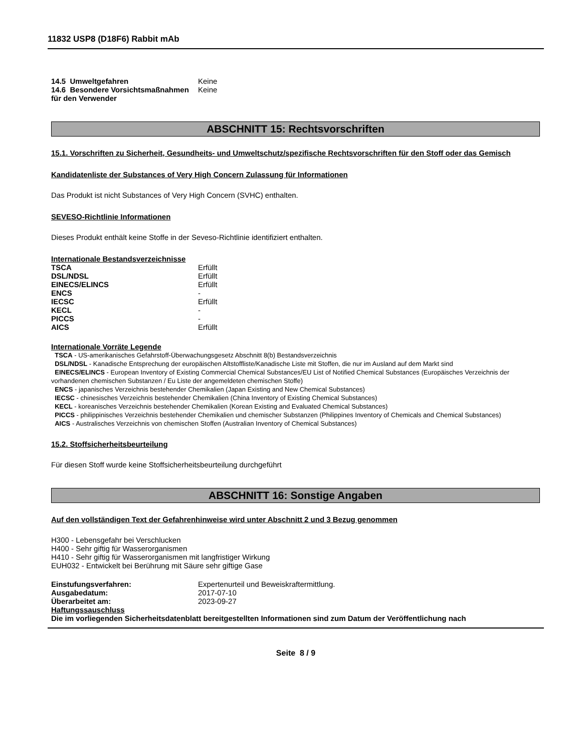11832 USP8 (D18F6) Rabbit mAb
14.5 Umweltgefahren Keine
14.6 Besondere Vorsichtsmaßnahmen für den Verwender
Keine
ABSCHNITT 15: Rechtsvorschriften
15.1. Vorschriften zu Sicherheit, Gesundheits- und Umweltschutz/spezifische Rechtsvorschriften für den Stoff oder das Gemisch
Kandidatenliste der Substances of Very High Concern Zulassung für Informationen
Das Produkt ist nicht Substances of Very High Concern (SVHC) enthalten.
SEVESO-Richtlinie Informationen
Dieses Produkt enthält keine Stoffe in der Seveso-Richtlinie identifiziert enthalten.
Internationale Bestandsverzeichnisse
TSCA Erfüllt
DSL/NDSL Erfüllt
EINECS/ELINCS Erfüllt
ENCS -
IECSC Erfüllt
KECL -
PICCS -
AICS Erfüllt
Internationale Vorräte Legende
TSCA - US-amerikanisches Gefahrstoff-Überwachungsgesetz Abschnitt 8(b) Bestandsverzeichnis
DSL/NDSL - Kanadische Entsprechung der europäischen Altstoffliste/Kanadische Liste mit Stoffen, die nur im Ausland auf dem Markt sind
EINECS/ELINCS - European Inventory of Existing Commercial Chemical Substances/EU List of Notified Chemical Substances (Europäisches Verzeichnis der vorhandenen chemischen Substanzen / Eu Liste der angemeldeten chemischen Stoffe)
ENCS - japanisches Verzeichnis bestehender Chemikalien (Japan Existing and New Chemical Substances)
IECSC - chinesisches Verzeichnis bestehender Chemikalien (China Inventory of Existing Chemical Substances)
KECL - koreanisches Verzeichnis bestehender Chemikalien (Korean Existing and Evaluated Chemical Substances)
PICCS - philippinisches Verzeichnis bestehender Chemikalien und chemischer Substanzen (Philippines Inventory of Chemicals and Chemical Substances)
AICS - Australisches Verzeichnis von chemischen Stoffen (Australian Inventory of Chemical Substances)
15.2. Stoffsicherheitsbeurteilung
Für diesen Stoff wurde keine Stoffsicherheitsbeurteilung durchgeführt
ABSCHNITT 16: Sonstige Angaben
Auf den vollständigen Text der Gefahrenhinweise wird unter Abschnitt 2 und 3 Bezug genommen
H300 - Lebensgefahr bei Verschlucken
H400 - Sehr giftig für Wasserorganismen
H410 - Sehr giftig für Wasserorganismen mit langfristiger Wirkung
EUH032 - Entwickelt bei Berührung mit Säure sehr giftige Gase
Einstufungsverfahren: Expertenurteil und Beweiskraftermittlung.
Ausgabedatum: 2017-07-10
Überarbeitet am: 2023-09-27
Haftungssauschluss
Die im vorliegenden Sicherheitsdatenblatt bereitgestellten Informationen sind zum Datum der Veröffentlichung nach
Seite 8 / 9